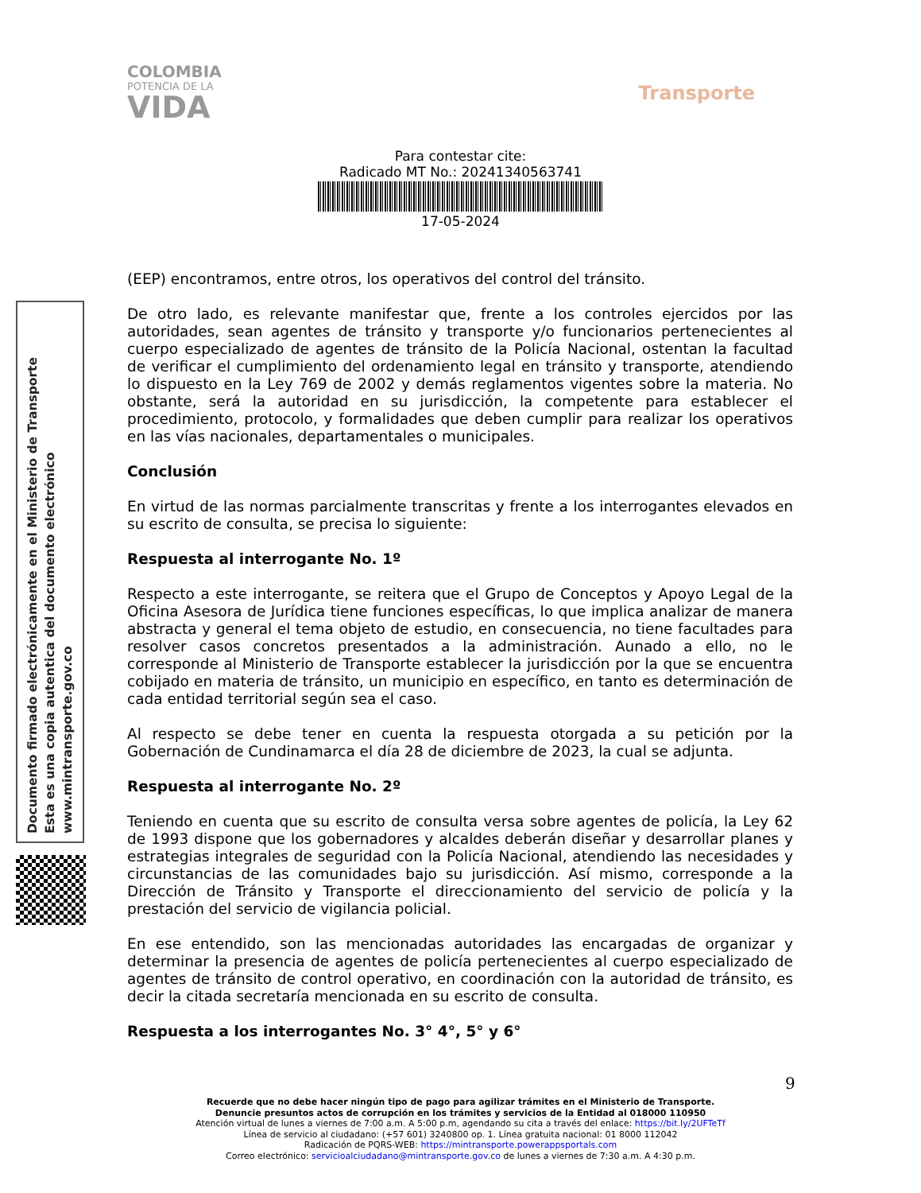COLOMBIA
POTENCIA DE LA
VIDA
Transporte
Para contestar cite:
Radicado MT No.: 20241340563741
17-05-2024
Documento firmado electrónicamente en el Ministerio de Transporte
Esta es una copia autentica del documento electrónico
www.mintransporte.gov.co
(EEP) encontramos, entre otros, los operativos del control del tránsito.
De otro lado, es relevante manifestar que, frente a los controles ejercidos por las autoridades, sean agentes de tránsito y transporte y/o funcionarios pertenecientes al cuerpo especializado de agentes de tránsito de la Policía Nacional, ostentan la facultad de verificar el cumplimiento del ordenamiento legal en tránsito y transporte, atendiendo lo dispuesto en la Ley 769 de 2002 y demás reglamentos vigentes sobre la materia. No obstante, será la autoridad en su jurisdicción, la competente para establecer el procedimiento, protocolo, y formalidades que deben cumplir para realizar los operativos en las vías nacionales, departamentales o municipales.
Conclusión
En virtud de las normas parcialmente transcritas y frente a los interrogantes elevados en su escrito de consulta, se precisa lo siguiente:
Respuesta al interrogante No. 1º
Respecto a este interrogante, se reitera que el Grupo de Conceptos y Apoyo Legal de la Oficina Asesora de Jurídica tiene funciones específicas, lo que implica analizar de manera abstracta y general el tema objeto de estudio, en consecuencia, no tiene facultades para resolver casos concretos presentados a la administración. Aunado a ello, no le corresponde al Ministerio de Transporte establecer la jurisdicción por la que se encuentra cobijado en materia de tránsito, un municipio en específico, en tanto es determinación de cada entidad territorial según sea el caso.
Al respecto se debe tener en cuenta la respuesta otorgada a su petición por la Gobernación de Cundinamarca el día 28 de diciembre de 2023, la cual se adjunta.
Respuesta al interrogante No. 2º
Teniendo en cuenta que su escrito de consulta versa sobre agentes de policía, la Ley 62 de 1993 dispone que los gobernadores y alcaldes deberán diseñar y desarrollar planes y estrategias integrales de seguridad con la Policía Nacional, atendiendo las necesidades y circunstancias de las comunidades bajo su jurisdicción. Así mismo, corresponde a la Dirección de Tránsito y Transporte el direccionamiento del servicio de policía y la prestación del servicio de vigilancia policial.
En ese entendido, son las mencionadas autoridades las encargadas de organizar y determinar la presencia de agentes de policía pertenecientes al cuerpo especializado de agentes de tránsito de control operativo, en coordinación con la autoridad de tránsito, es decir la citada secretaría mencionada en su escrito de consulta.
Respuesta a los interrogantes No. 3° 4°, 5° y 6°
9
Recuerde que no debe hacer ningún tipo de pago para agilizar trámites en el Ministerio de Transporte.
Denuncie presuntos actos de corrupción en los trámites y servicios de la Entidad al 018000 110950
Atención virtual de lunes a viernes de 7:00 a.m. A 5:00 p.m, agendando su cita a través del enlace: https://bit.ly/2UFTeTf
Línea de servicio al ciudadano: (+57 601) 3240800 op. 1. Línea gratuita nacional: 01 8000 112042
Radicación de PQRS-WEB: https://mintransporte.powerappsportals.com
Correo electrónico: servicioalciudadano@mintransporte.gov.co de lunes a viernes de 7:30 a.m. A 4:30 p.m.